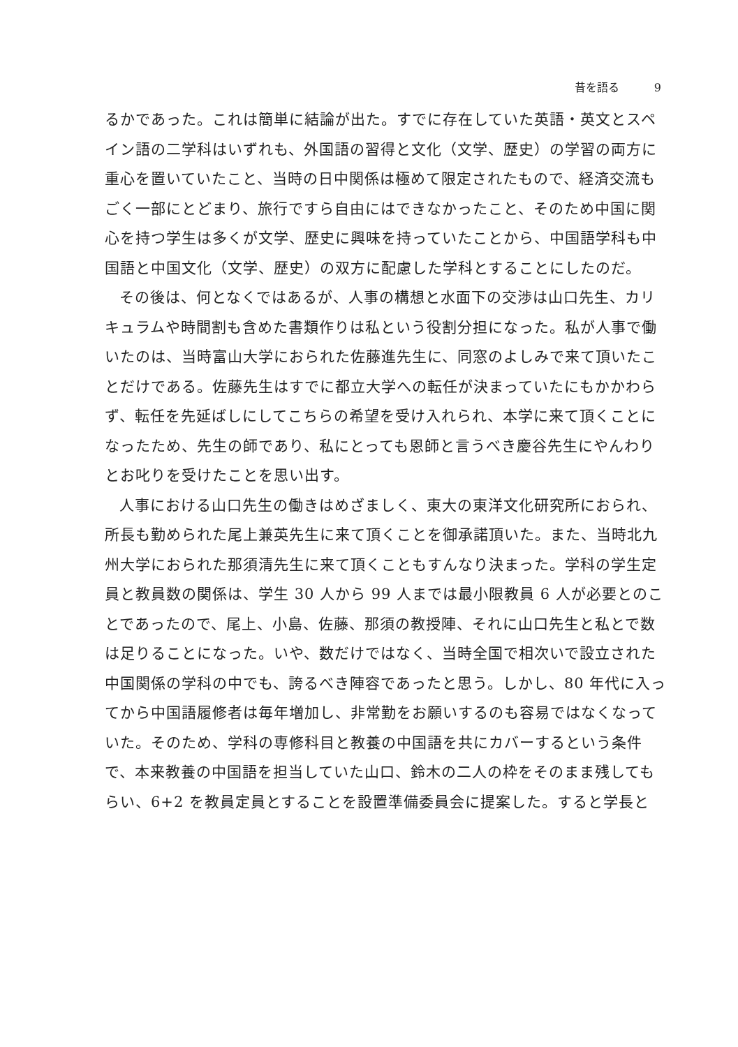昔を語る 9
るかであった。これは簡単に結論が出た。すでに存在していた英語・英文とスペイン語の二学科はいずれも、外国語の習得と文化（文学、歴史）の学習の両方に重心を置いていたこと、当時の日中関係は極めて限定されたもので、経済交流もごく一部にとどまり、旅行ですら自由にはできなかったこと、そのため中国に関心を持つ学生は多くが文学、歴史に興味を持っていたことから、中国語学科も中国語と中国文化（文学、歴史）の双方に配慮した学科とすることにしたのだ。
その後は、何となくではあるが、人事の構想と水面下の交渉は山口先生、カリキュラムや時間割も含めた書類作りは私という役割分担になった。私が人事で働いたのは、当時富山大学におられた佐藤進先生に、同窓のよしみで来て頂いたことだけである。佐藤先生はすでに都立大学への転任が決まっていたにもかかわらず、転任を先延ばしにしてこちらの希望を受け入れられ、本学に来て頂くことになったため、先生の師であり、私にとっても恩師と言うべき慶谷先生にやんわりとお叱りを受けたことを思い出す。
人事における山口先生の働きはめざましく、東大の東洋文化研究所におられ、所長も勤められた尾上兼英先生に来て頂くことを御承諾頂いた。また、当時北九州大学におられた那須清先生に来て頂くこともすんなり決まった。学科の学生定員と教員数の関係は、学生 30 人から 99 人までは最小限教員 6 人が必要とのことであったので、尾上、小島、佐藤、那須の教授陣、それに山口先生と私とで数は足りることになった。いや、数だけではなく、当時全国で相次いで設立された中国関係の学科の中でも、誇るべき陣容であったと思う。しかし、80 年代に入ってから中国語履修者は毎年増加し、非常勤をお願いするのも容易ではなくなっていた。そのため、学科の専修科目と教養の中国語を共にカバーするという条件で、本来教養の中国語を担当していた山口、鈴木の二人の枠をそのまま残してもらい、6+2 を教員定員とすることを設置準備委員会に提案した。すると学長と